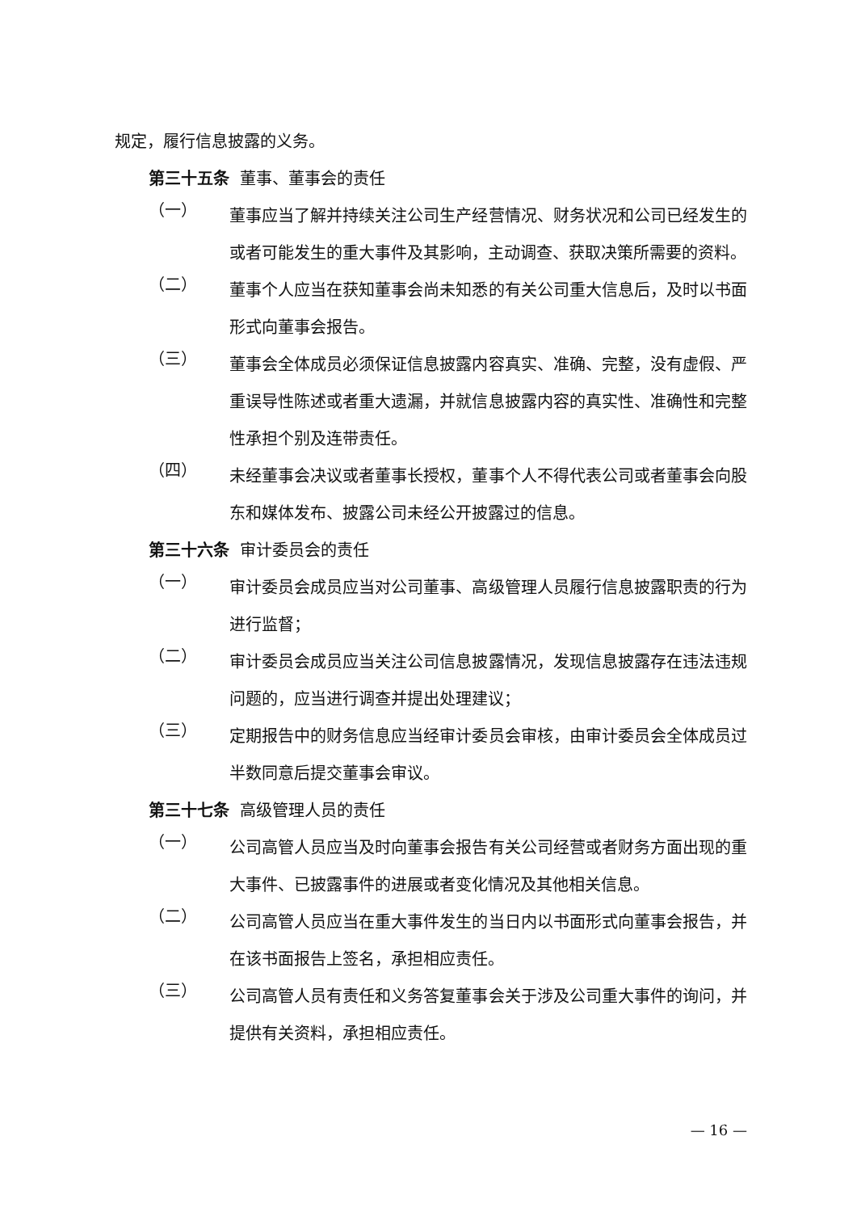规定，履行信息披露的义务。
第三十五条 董事、董事会的责任
（一）
董事应当了解并持续关注公司生产经营情况、财务状况和公司已经发生的或者可能发生的重大事件及其影响，主动调查、获取决策所需要的资料。
（二）
董事个人应当在获知董事会尚未知悉的有关公司重大信息后，及时以书面形式向董事会报告。
（三）
董事会全体成员必须保证信息披露内容真实、准确、完整，没有虚假、严重误导性陈述或者重大遗漏，并就信息披露内容的真实性、准确性和完整性承担个别及连带责任。
（四）
未经董事会决议或者董事长授权，董事个人不得代表公司或者董事会向股东和媒体发布、披露公司未经公开披露过的信息。
第三十六条 审计委员会的责任
（一）
审计委员会成员应当对公司董事、高级管理人员履行信息披露职责的行为进行监督；
（二）
审计委员会成员应当关注公司信息披露情况，发现信息披露存在违法违规问题的，应当进行调查并提出处理建议；
（三）
定期报告中的财务信息应当经审计委员会审核，由审计委员会全体成员过半数同意后提交董事会审议。
第三十七条 高级管理人员的责任
（一）
公司高管人员应当及时向董事会报告有关公司经营或者财务方面出现的重大事件、已披露事件的进展或者变化情况及其他相关信息。
（二）
公司高管人员应当在重大事件发生的当日内以书面形式向董事会报告，并在该书面报告上签名，承担相应责任。
（三）
公司高管人员有责任和义务答复董事会关于涉及公司重大事件的询问，并提供有关资料，承担相应责任。
— 16 —